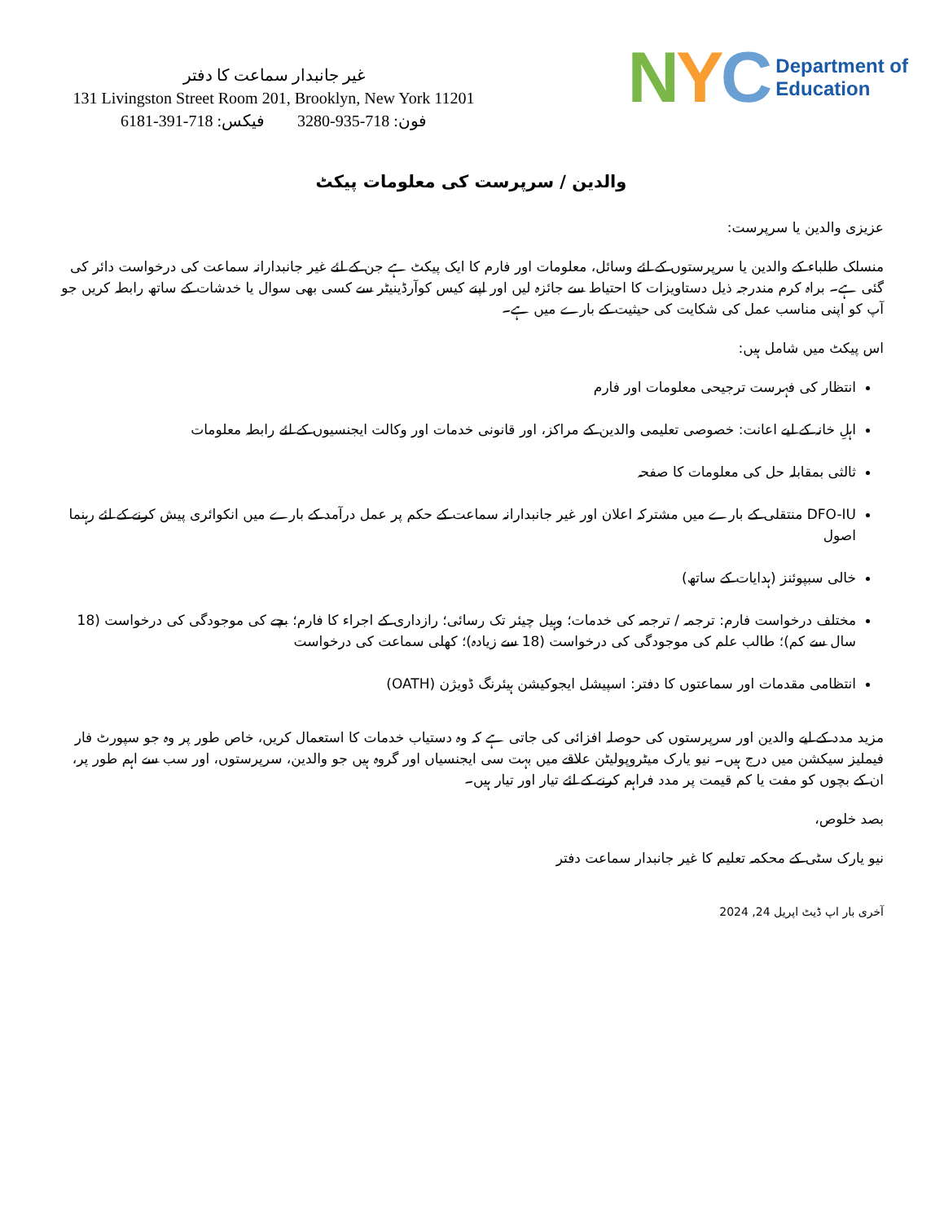غیر جانبدار سماعت کا دفتر
131 Livingston Street Room 201, Brooklyn, New York 11201
فون: 718-935-3280 فیکس: 718-391-6181
NYC
Department of
Education
والدین / سرپرست کی معلومات پیکٹ
عزیزی والدین یا سرپرست:
منسلک طلباء کے والدین یا سرپرستوں کے لئے وسائل، معلومات اور فارم کا ایک پیکٹ ہے جن کے لئے غیر جانبدارانہ سماعت کی درخواست دائر کی گئی ہے۔ براہ کرم مندرجہ ذیل دستاویزات کا احتیاط سے جائزہ لیں اور اپنے کیس کوآرڈینیٹر سے کسی بھی سوال یا خدشات کے ساتھ رابطہ کریں جو آپ کو اپنی مناسب عمل کی شکایت کی حیثیت کے بارے میں ہے۔
اس پیکٹ میں شامل ہیں:
انتظار کی فہرست ترجیحی معلومات اور فارم
اہلِ خانہ کے لیے اعانت: خصوصی تعلیمی والدین کے مراکز، اور قانونی خدمات اور وکالت ایجنسیوں کے لئے رابطہ معلومات
ثالثی بمقابلہ حل کی معلومات کا صفحہ
DFO-IU منتقلی کے بارے میں مشترکہ اعلان اور غیر جانبدارانہ سماعت کے حکم پر عمل درآمد کے بارے میں انکوائری پیش کرنے کے لئے رہنما اصول
خالی سبپوئنز (ہدایات کے ساتھ)
مختلف درخواست فارم: ترجمہ / ترجمہ کی خدمات؛ وہیل چیئر تک رسائی؛ رازداری کے اجراء کا فارم؛ بچے کی موجودگی کی درخواست (18 سال سے کم)؛ طالب علم کی موجودگی کی درخواست (18 سے زیادہ)؛ کھلی سماعت کی درخواست
انتظامی مقدمات اور سماعتوں کا دفتر: اسپیشل ایجوکیشن ہیئرنگ ڈویژن (OATH)
مزید مدد کے لیے والدین اور سرپرستوں کی حوصلہ افزائی کی جاتی ہے کہ وہ دستیاب خدمات کا استعمال کریں، خاص طور پر وہ جو سپورٹ فار فیملیز سیکشن میں درج ہیں۔ نیو یارک میٹروپولیٹن علاقے میں بہت سی ایجنسیاں اور گروہ ہیں جو والدین، سرپرستوں، اور سب سے اہم طور پر، ان کے بچوں کو مفت یا کم قیمت پر مدد فراہم کرنے کے لئے تیار اور تیار ہیں۔
بصد خلوص،
نیو یارک سٹی کے محکمہ تعلیم کا غیر جانبدار سماعت دفتر
آخری بار اپ ڈیٹ اپریل 24, 2024